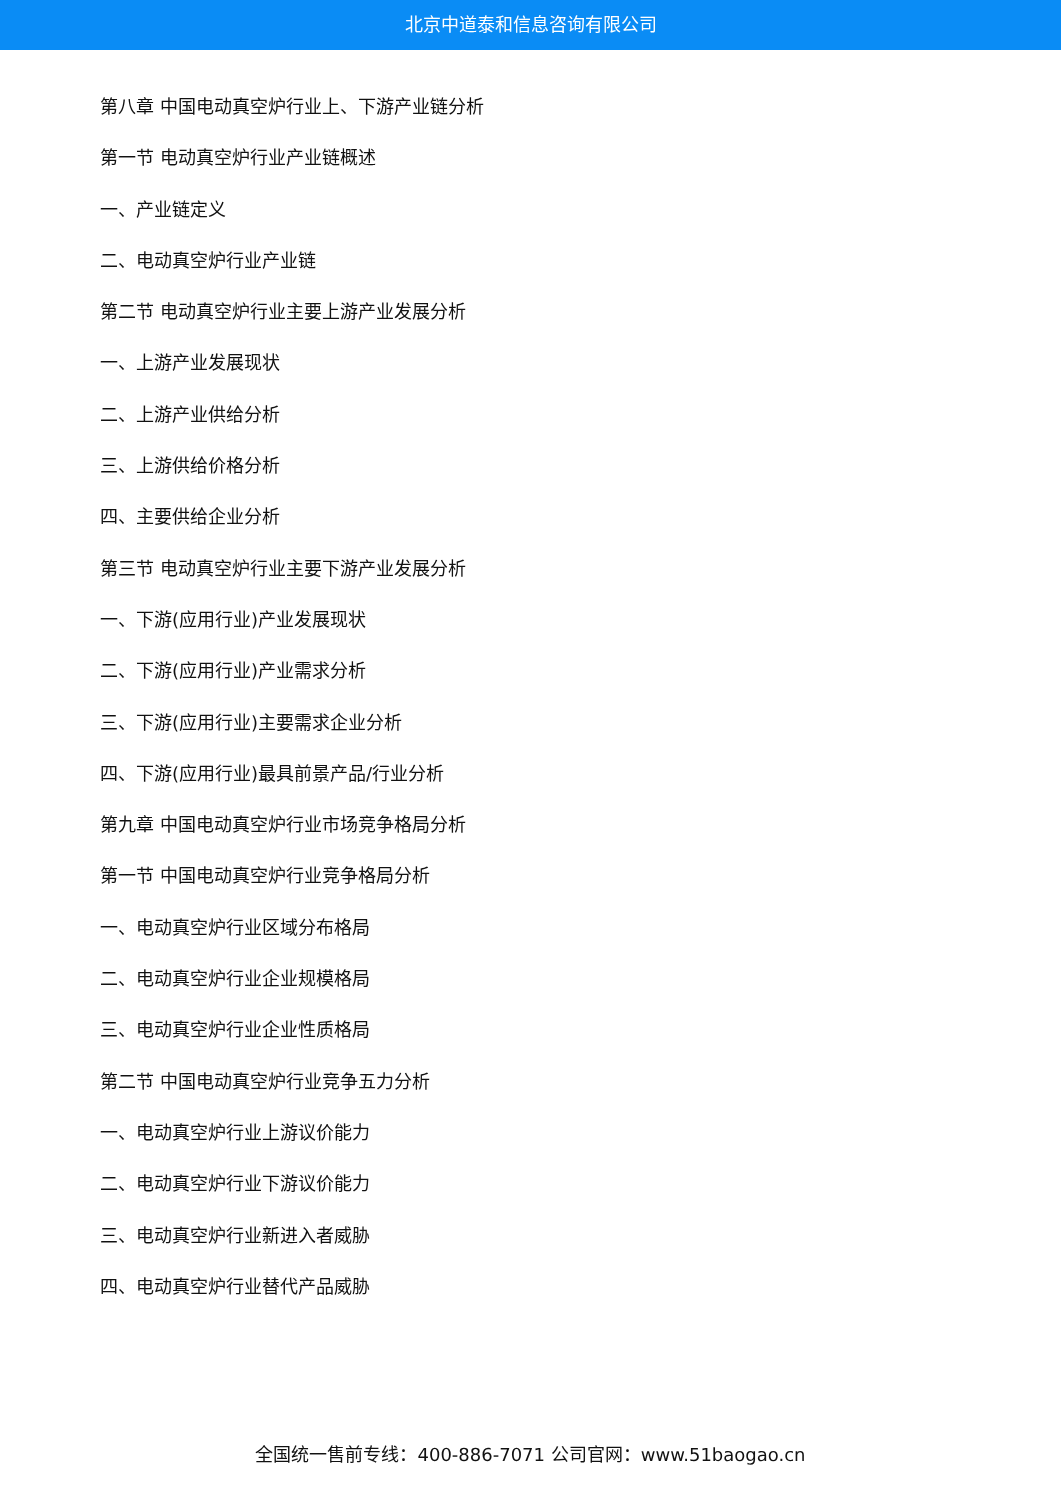北京中道泰和信息咨询有限公司
第八章 中国电动真空炉行业上、下游产业链分析
第一节 电动真空炉行业产业链概述
一、产业链定义
二、电动真空炉行业产业链
第二节 电动真空炉行业主要上游产业发展分析
一、上游产业发展现状
二、上游产业供给分析
三、上游供给价格分析
四、主要供给企业分析
第三节 电动真空炉行业主要下游产业发展分析
一、下游(应用行业)产业发展现状
二、下游(应用行业)产业需求分析
三、下游(应用行业)主要需求企业分析
四、下游(应用行业)最具前景产品/行业分析
第九章 中国电动真空炉行业市场竞争格局分析
第一节 中国电动真空炉行业竞争格局分析
一、电动真空炉行业区域分布格局
二、电动真空炉行业企业规模格局
三、电动真空炉行业企业性质格局
第二节 中国电动真空炉行业竞争五力分析
一、电动真空炉行业上游议价能力
二、电动真空炉行业下游议价能力
三、电动真空炉行业新进入者威胁
四、电动真空炉行业替代产品威胁
全国统一售前专线：400-886-7071 公司官网：www.51baogao.cn